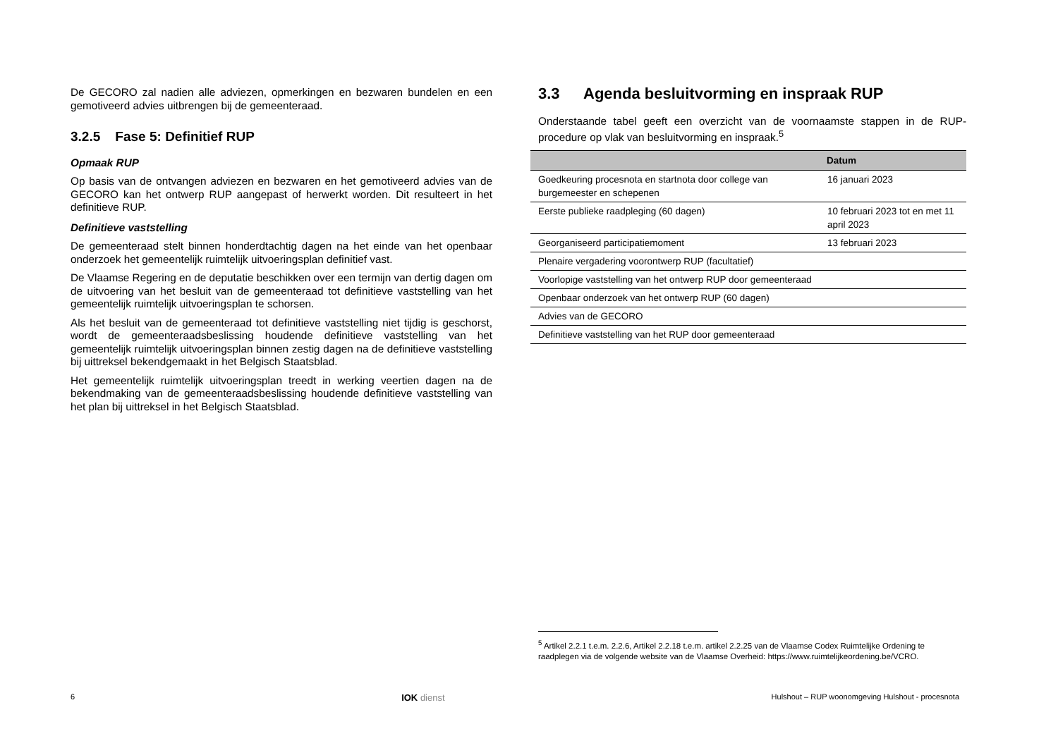De GECORO zal nadien alle adviezen, opmerkingen en bezwaren bundelen en een gemotiveerd advies uitbrengen bij de gemeenteraad.
3.2.5 Fase 5: Definitief RUP
Opmaak RUP
Op basis van de ontvangen adviezen en bezwaren en het gemotiveerd advies van de GECORO kan het ontwerp RUP aangepast of herwerkt worden. Dit resulteert in het definitieve RUP.
Definitieve vaststelling
De gemeenteraad stelt binnen honderdtachtig dagen na het einde van het openbaar onderzoek het gemeentelijk ruimtelijk uitvoeringsplan definitief vast.
De Vlaamse Regering en de deputatie beschikken over een termijn van dertig dagen om de uitvoering van het besluit van de gemeenteraad tot definitieve vaststelling van het gemeentelijk ruimtelijk uitvoeringsplan te schorsen.
Als het besluit van de gemeenteraad tot definitieve vaststelling niet tijdig is geschorst, wordt de gemeenteraadsbeslissing houdende definitieve vaststelling van het gemeentelijk ruimtelijk uitvoeringsplan binnen zestig dagen na de definitieve vaststelling bij uittreksel bekendgemaakt in het Belgisch Staatsblad.
Het gemeentelijk ruimtelijk uitvoeringsplan treedt in werking veertien dagen na de bekendmaking van de gemeenteraadsbeslissing houdende definitieve vaststelling van het plan bij uittreksel in het Belgisch Staatsblad.
3.3 Agenda besluitvorming en inspraak RUP
Onderstaande tabel geeft een overzicht van de voornaamste stappen in de RUP-procedure op vlak van besluitvorming en inspraak.<sup>5</sup>
| | Datum |
| --- | --- |
| Goedkeuring procesnota en startnota door college van burgemeester en schepenen | 16 januari 2023 |
| Eerste publieke raadpleging (60 dagen) | 10 februari 2023 tot en met 11 april 2023 |
| Georganiseerd participatiemoment | 13 februari 2023 |
| Plenaire vergadering voorontwerp RUP (facultatief) | |
| Voorlopige vaststelling van het ontwerp RUP door gemeenteraad | |
| Openbaar onderzoek van het ontwerp RUP (60 dagen) | |
| Advies van de GECORO | |
| Definitieve vaststelling van het RUP door gemeenteraad | |
<sup>5</sup> Artikel 2.2.1 t.e.m. 2.2.6, Artikel 2.2.18 t.e.m. artikel 2.2.25 van de Vlaamse Codex Ruimtelijke Ordening te raadplegen via de volgende website van de Vlaamse Overheid: https://www.ruimtelijkeordening.be/VCRO.
6 IOK dienst Hulshout – RUP woonomgeving Hulshout - procesnota